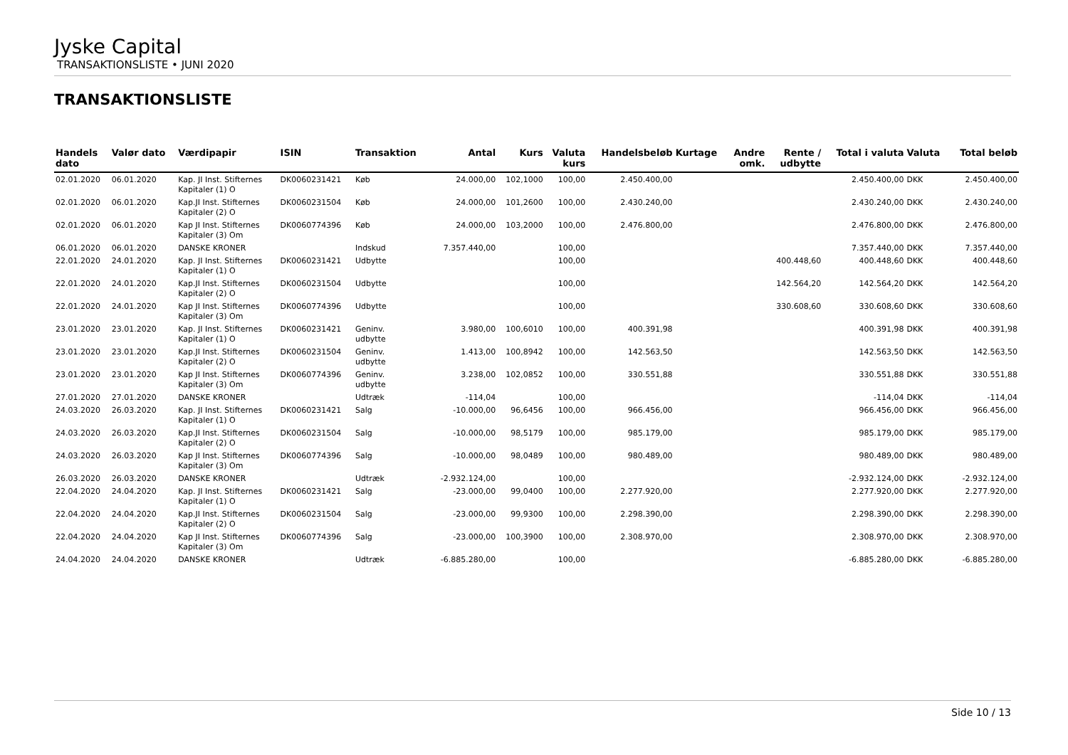Jyske Capital
TRANSAKTIONSLISTE • JUNI 2020
TRANSAKTIONSLISTE
| Handels dato | Valør dato | Værdipapir | ISIN | Transaktion | Antal | Kurs | Valuta kurs | Handelsbeløb | Kurtage | Andre omk. | Rente / udbytte | Total i valuta | Valuta | Total beløb |
| --- | --- | --- | --- | --- | --- | --- | --- | --- | --- | --- | --- | --- | --- | --- |
| 02.01.2020 | 06.01.2020 | Kap. JI Inst. Stifternes Kapitaler (1) O | DK0060231421 | Køb | 24.000,00 | 102,1000 | 100,00 | 2.450.400,00 | | | | 2.450.400,00 | DKK | 2.450.400,00 |
| 02.01.2020 | 06.01.2020 | Kap.JI Inst. Stifternes Kapitaler (2) O | DK0060231504 | Køb | 24.000,00 | 101,2600 | 100,00 | 2.430.240,00 | | | | 2.430.240,00 | DKK | 2.430.240,00 |
| 02.01.2020 | 06.01.2020 | Kap JI Inst. Stifternes Kapitaler (3) Om | DK0060774396 | Køb | 24.000,00 | 103,2000 | 100,00 | 2.476.800,00 | | | | 2.476.800,00 | DKK | 2.476.800,00 |
| 06.01.2020 | 06.01.2020 | DANSKE KRONER | | Indskud | 7.357.440,00 | | 100,00 | | | | | 7.357.440,00 | DKK | 7.357.440,00 |
| 22.01.2020 | 24.01.2020 | Kap. JI Inst. Stifternes Kapitaler (1) O | DK0060231421 | Udbytte | | | 100,00 | | | | 400.448,60 | 400.448,60 | DKK | 400.448,60 |
| 22.01.2020 | 24.01.2020 | Kap.JI Inst. Stifternes Kapitaler (2) O | DK0060231504 | Udbytte | | | 100,00 | | | | 142.564,20 | 142.564,20 | DKK | 142.564,20 |
| 22.01.2020 | 24.01.2020 | Kap JI Inst. Stifternes Kapitaler (3) Om | DK0060774396 | Udbytte | | | 100,00 | | | | 330.608,60 | 330.608,60 | DKK | 330.608,60 |
| 23.01.2020 | 23.01.2020 | Kap. JI Inst. Stifternes Kapitaler (1) O | DK0060231421 | Geninv. udbytte | 3.980,00 | 100,6010 | 100,00 | 400.391,98 | | | | 400.391,98 | DKK | 400.391,98 |
| 23.01.2020 | 23.01.2020 | Kap.JI Inst. Stifternes Kapitaler (2) O | DK0060231504 | Geninv. udbytte | 1.413,00 | 100,8942 | 100,00 | 142.563,50 | | | | 142.563,50 | DKK | 142.563,50 |
| 23.01.2020 | 23.01.2020 | Kap JI Inst. Stifternes Kapitaler (3) Om | DK0060774396 | Geninv. udbytte | 3.238,00 | 102,0852 | 100,00 | 330.551,88 | | | | 330.551,88 | DKK | 330.551,88 |
| 27.01.2020 | 27.01.2020 | DANSKE KRONER | | Udtræk | -114,04 | | 100,00 | | | | | -114,04 | DKK | -114,04 |
| 24.03.2020 | 26.03.2020 | Kap. JI Inst. Stifternes Kapitaler (1) O | DK0060231421 | Salg | -10.000,00 | 96,6456 | 100,00 | 966.456,00 | | | | 966.456,00 | DKK | 966.456,00 |
| 24.03.2020 | 26.03.2020 | Kap.JI Inst. Stifternes Kapitaler (2) O | DK0060231504 | Salg | -10.000,00 | 98,5179 | 100,00 | 985.179,00 | | | | 985.179,00 | DKK | 985.179,00 |
| 24.03.2020 | 26.03.2020 | Kap JI Inst. Stifternes Kapitaler (3) Om | DK0060774396 | Salg | -10.000,00 | 98,0489 | 100,00 | 980.489,00 | | | | 980.489,00 | DKK | 980.489,00 |
| 26.03.2020 | 26.03.2020 | DANSKE KRONER | | Udtræk | -2.932.124,00 | | 100,00 | | | | | -2.932.124,00 | DKK | -2.932.124,00 |
| 22.04.2020 | 24.04.2020 | Kap. JI Inst. Stifternes Kapitaler (1) O | DK0060231421 | Salg | -23.000,00 | 99,0400 | 100,00 | 2.277.920,00 | | | | 2.277.920,00 | DKK | 2.277.920,00 |
| 22.04.2020 | 24.04.2020 | Kap.JI Inst. Stifternes Kapitaler (2) O | DK0060231504 | Salg | -23.000,00 | 99,9300 | 100,00 | 2.298.390,00 | | | | 2.298.390,00 | DKK | 2.298.390,00 |
| 22.04.2020 | 24.04.2020 | Kap JI Inst. Stifternes Kapitaler (3) Om | DK0060774396 | Salg | -23.000,00 | 100,3900 | 100,00 | 2.308.970,00 | | | | 2.308.970,00 | DKK | 2.308.970,00 |
| 24.04.2020 | 24.04.2020 | DANSKE KRONER | | Udtræk | -6.885.280,00 | | 100,00 | | | | | -6.885.280,00 | DKK | -6.885.280,00 |
Side 10 / 13